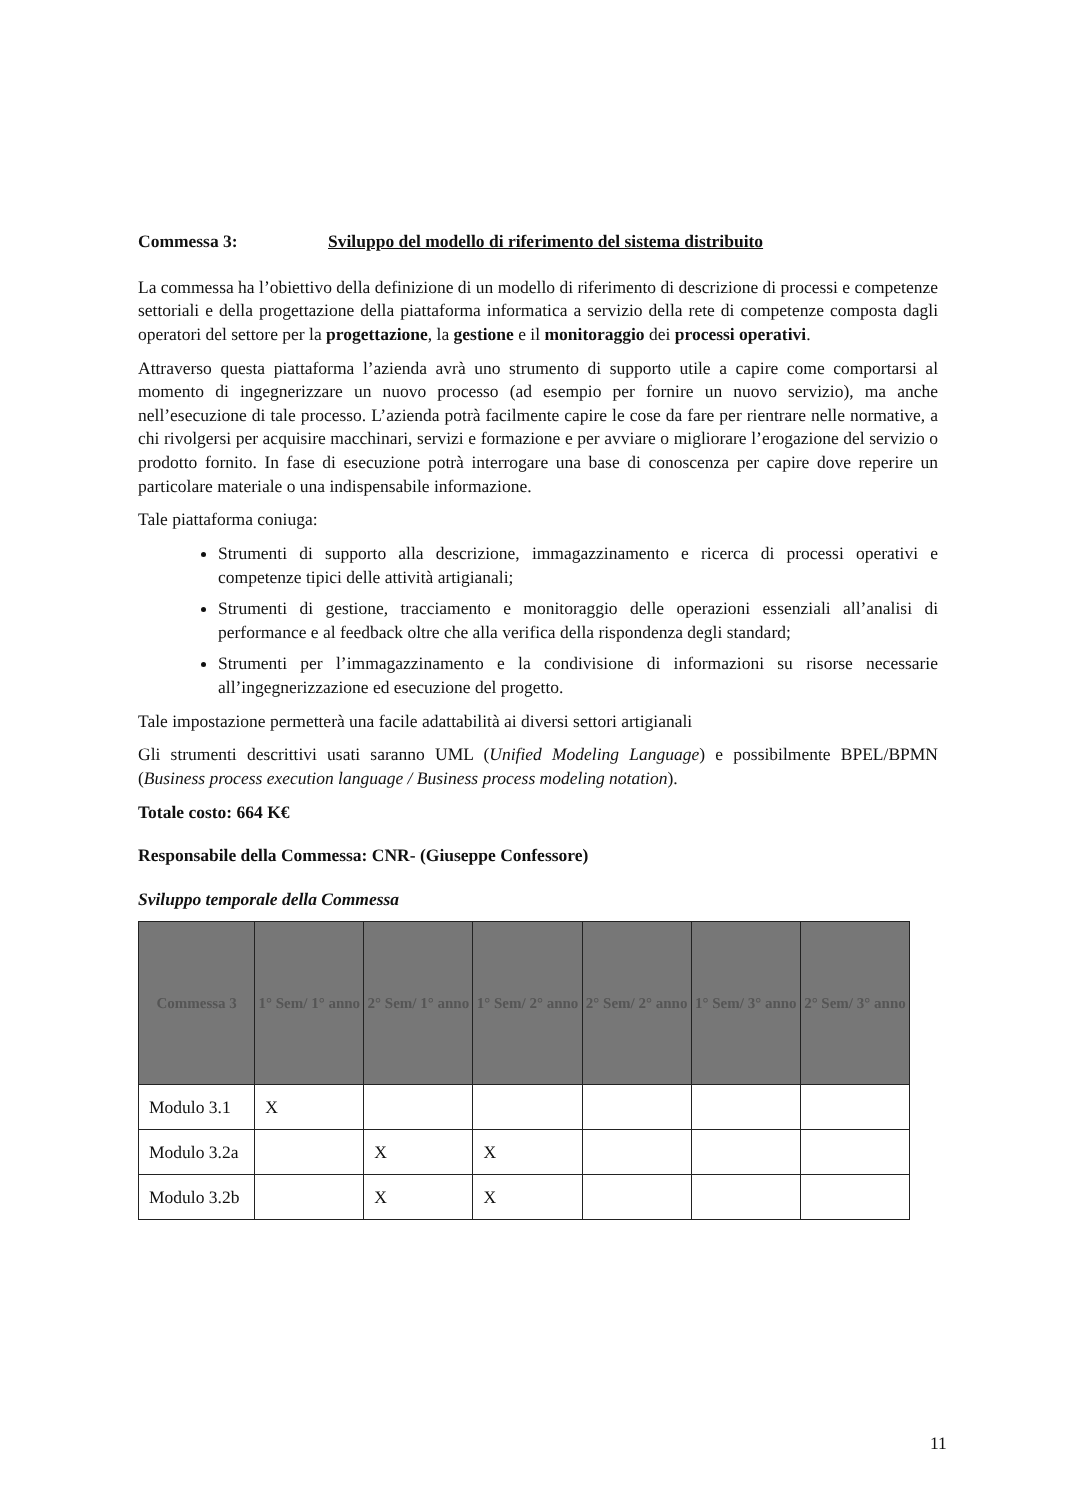Commessa 3: Sviluppo del modello di riferimento del sistema distribuito
La commessa ha l’obiettivo della definizione di un modello di riferimento di descrizione di processi e competenze settoriali e della progettazione della piattaforma informatica a servizio della rete di competenze composta dagli operatori del settore per la progettazione, la gestione e il monitoraggio dei processi operativi.
Attraverso questa piattaforma l’azienda avrà uno strumento di supporto utile a capire come comportarsi al momento di ingegnerizzare un nuovo processo (ad esempio per fornire un nuovo servizio), ma anche nell’esecuzione di tale processo. L’azienda potrà facilmente capire le cose da fare per rientrare nelle normative, a chi rivolgersi per acquisire macchinari, servizi e formazione e per avviare o migliorare l’erogazione del servizio o prodotto fornito. In fase di esecuzione potrà interrogare una base di conoscenza per capire dove reperire un particolare materiale o una indispensabile informazione.
Tale piattaforma coniuga:
Strumenti di supporto alla descrizione, immagazzinamento e ricerca di processi operativi e competenze tipici delle attività artigianali;
Strumenti di gestione, tracciamento e monitoraggio delle operazioni essenziali all’analisi di performance e al feedback oltre che alla verifica della rispondenza degli standard;
Strumenti per l’immagazzinamento e la condivisione di informazioni su risorse necessarie all’ingegnerizzazione ed esecuzione del progetto.
Tale impostazione permetterà una facile adattabilità ai diversi settori artigianali
Gli strumenti descrittivi usati saranno UML (Unified Modeling Language) e possibilmente BPEL/BPMN (Business process execution language / Business process modeling notation).
Totale costo: 664 K€
Responsabile della Commessa: CNR- (Giuseppe Confessore)
Sviluppo temporale della Commessa
| Commessa 3 | 1° Sem/ 1° anno | 2° Sem/ 1° anno | 1° Sem/ 2° anno | 2° Sem/ 2° anno | 1° Sem/ 3° anno | 2° Sem/ 3° anno |
| --- | --- | --- | --- | --- | --- | --- |
| Modulo 3.1 | X | | | | | |
| Modulo 3.2a | | X | X | | | |
| Modulo 3.2b | | X | X | | | |
11